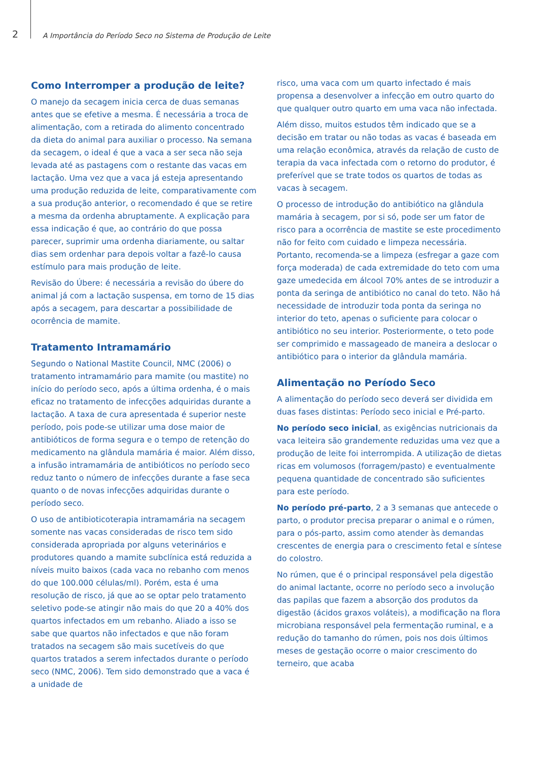2 A Importância do Período Seco no Sistema de Produção de Leite
Como Interromper a produção de leite?
O manejo da secagem inicia cerca de duas semanas antes que se efetive a mesma. É necessária a troca de alimentação, com a retirada do alimento concentrado da dieta do animal para auxiliar o processo. Na semana da secagem, o ideal é que a vaca a ser seca não seja levada até as pastagens com o restante das vacas em lactação. Uma vez que a vaca já esteja apresentando uma produção reduzida de leite, comparativamente com a sua produção anterior, o recomendado é que se retire a mesma da ordenha abruptamente. A explicação para essa indicação é que, ao contrário do que possa parecer, suprimir uma ordenha diariamente, ou saltar dias sem ordenhar para depois voltar a fazê-lo causa estímulo para mais produção de leite.
Revisão do Úbere: é necessária a revisão do úbere do animal já com a lactação suspensa, em torno de 15 dias após a secagem, para descartar a possibilidade de ocorrência de mamite.
Tratamento Intramamário
Segundo o National Mastite Council, NMC (2006) o tratamento intramamário para mamite (ou mastite) no início do período seco, após a última ordenha, é o mais eficaz no tratamento de infecções adquiridas durante a lactação. A taxa de cura apresentada é superior neste período, pois pode-se utilizar uma dose maior de antibióticos de forma segura e o tempo de retenção do medicamento na glândula mamária é maior. Além disso, a infusão intramamária de antibióticos no período seco reduz tanto o número de infecções durante a fase seca quanto o de novas infecções adquiridas durante o período seco.
O uso de antibioticoterapia intramamária na secagem somente nas vacas consideradas de risco tem sido considerada apropriada por alguns veterinários e produtores quando a mamite subclínica está reduzida a níveis muito baixos (cada vaca no rebanho com menos do que 100.000 células/ml). Porém, esta é uma resolução de risco, já que ao se optar pelo tratamento seletivo pode-se atingir não mais do que 20 a 40% dos quartos infectados em um rebanho. Aliado a isso se sabe que quartos não infectados e que não foram tratados na secagem são mais sucetíveis do que quartos tratados a serem infectados durante o período seco (NMC, 2006). Tem sido demonstrado que a vaca é a unidade de
risco, uma vaca com um quarto infectado é mais propensa a desenvolver a infecção em outro quarto do que qualquer outro quarto em uma vaca não infectada.
Além disso, muitos estudos têm indicado que se a decisão em tratar ou não todas as vacas é baseada em uma relação econômica, através da relação de custo de terapia da vaca infectada com o retorno do produtor, é preferível que se trate todos os quartos de todas as vacas à secagem.
O processo de introdução do antibiótico na glândula mamária à secagem, por si só, pode ser um fator de risco para a ocorrência de mastite se este procedimento não for feito com cuidado e limpeza necessária. Portanto, recomenda-se a limpeza (esfregar a gaze com força moderada) de cada extremidade do teto com uma gaze umedecida em álcool 70% antes de se introduzir a ponta da seringa de antibiótico no canal do teto. Não há necessidade de introduzir toda ponta da seringa no interior do teto, apenas o suficiente para colocar o antibiótico no seu interior. Posteriormente, o teto pode ser comprimido e massageado de maneira a deslocar o antibiótico para o interior da glândula mamária.
Alimentação no Período Seco
A alimentação do período seco deverá ser dividida em duas fases distintas: Período seco inicial e Pré-parto.
No período seco inicial, as exigências nutricionais da vaca leiteira são grandemente reduzidas uma vez que a produção de leite foi interrompida. A utilização de dietas ricas em volumosos (forragem/pasto) e eventualmente pequena quantidade de concentrado são suficientes para este período.
No período pré-parto, 2 a 3 semanas que antecede o parto, o produtor precisa preparar o animal e o rúmen, para o pós-parto, assim como atender às demandas crescentes de energia para o crescimento fetal e síntese do colostro.
No rúmen, que é o principal responsável pela digestão do animal lactante, ocorre no período seco a involução das papilas que fazem a absorção dos produtos da digestão (ácidos graxos voláteis), a modificação na flora microbiana responsável pela fermentação ruminal, e a redução do tamanho do rúmen, pois nos dois últimos meses de gestação ocorre o maior crescimento do terneiro, que acaba